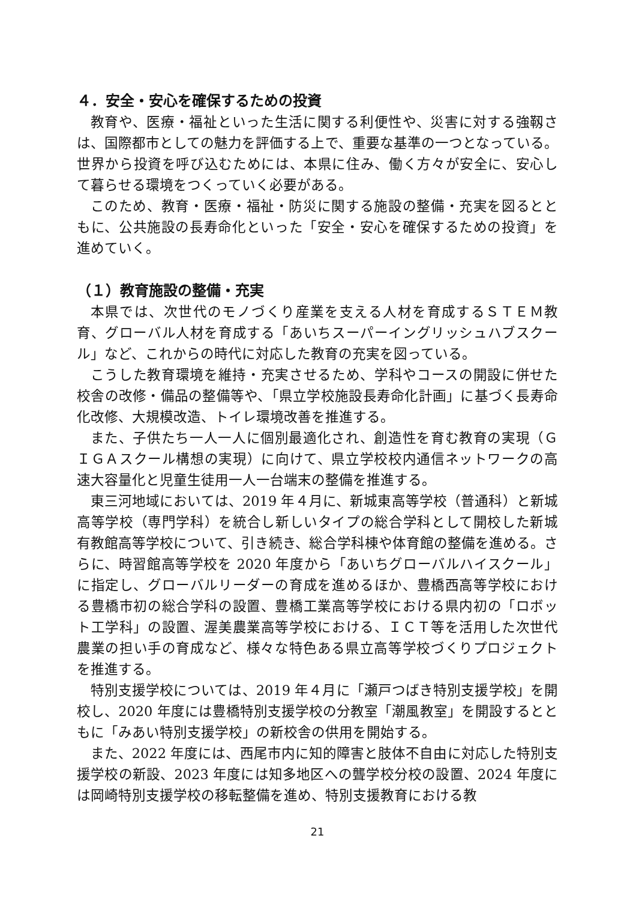４．安全・安心を確保するための投資
教育や、医療・福祉といった生活に関する利便性や、災害に対する強靱さは、国際都市としての魅力を評価する上で、重要な基準の一つとなっている。世界から投資を呼び込むためには、本県に住み、働く方々が安全に、安心して暮らせる環境をつくっていく必要がある。
このため、教育・医療・福祉・防災に関する施設の整備・充実を図るとともに、公共施設の長寿命化といった「安全・安心を確保するための投資」を進めていく。
（１）教育施設の整備・充実
本県では、次世代のモノづくり産業を支える人材を育成するＳＴＥＭ教育、グローバル人材を育成する「あいちスーパーイングリッシュハブスクール」など、これからの時代に対応した教育の充実を図っている。
こうした教育環境を維持・充実させるため、学科やコースの開設に併せた校舎の改修・備品の整備等や、「県立学校施設長寿命化計画」に基づく長寿命化改修、大規模改造、トイレ環境改善を推進する。
また、子供たち一人一人に個別最適化され、創造性を育む教育の実現（ＧＩＧＡスクール構想の実現）に向けて、県立学校校内通信ネットワークの高速大容量化と児童生徒用一人一台端末の整備を推進する。
東三河地域においては、2019 年４月に、新城東高等学校（普通科）と新城高等学校（専門学科）を統合し新しいタイプの総合学科として開校した新城有教館高等学校について、引き続き、総合学科棟や体育館の整備を進める。さらに、時習館高等学校を 2020 年度から「あいちグローバルハイスクール」に指定し、グローバルリーダーの育成を進めるほか、豊橋西高等学校における豊橋市初の総合学科の設置、豊橋工業高等学校における県内初の「ロボット工学科」の設置、渥美農業高等学校における、ＩＣＴ等を活用した次世代農業の担い手の育成など、様々な特色ある県立高等学校づくりプロジェクトを推進する。
特別支援学校については、2019 年４月に「瀬戸つばき特別支援学校」を開校し、2020 年度には豊橋特別支援学校の分教室「潮風教室」を開設するとともに「みあい特別支援学校」の新校舎の供用を開始する。
また、2022 年度には、西尾市内に知的障害と肢体不自由に対応した特別支援学校の新設、2023 年度には知多地区への聾学校分校の設置、2024 年度には岡崎特別支援学校の移転整備を進め、特別支援教育における教
21